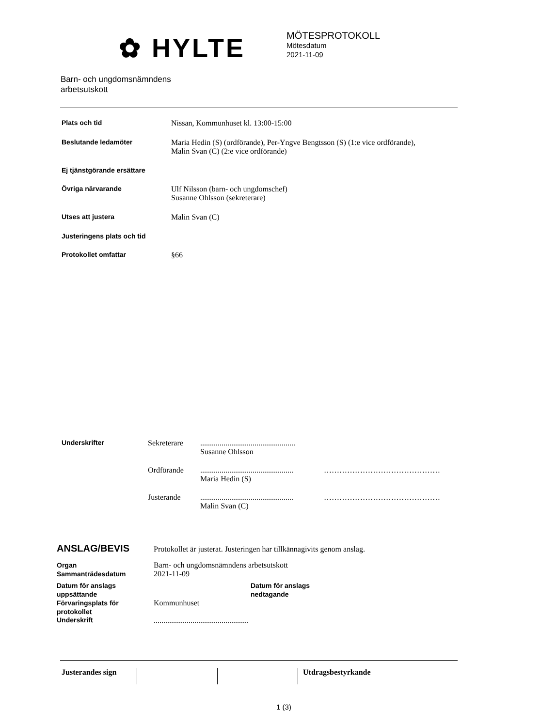✿ HYLTE
MÖTESPROTOKOLL
Mötesdatum
2021-11-09
Barn- och ungdomsnämndens
arbetsutskott
Plats och tid Nissan, Kommunhuset kl. 13:00-15:00
Beslutande ledamöter Maria Hedin (S) (ordförande), Per-Yngve Bengtsson (S) (1:e vice ordförande),
Malin Svan (C) (2:e vice ordförande)
Ej tjänstgörande ersättare
Övriga närvarande Ulf Nilsson (barn- och ungdomschef)
Susanne Ohlsson (sekreterare)
Utses att justera Malin Svan (C)
Justeringens plats och tid
Protokollet omfattar §66
Underskrifter Sekreterare .................................................
Susanne Ohlsson
Ordförande ................................................
Maria Hedin (S)
………………………………………
Justerande ................................................
Malin Svan (C)
………………………………………
ANSLAG/BEVIS
Protokollet är justerat. Justeringen har tillkännagivits genom anslag.
Organ
Sammanträdesdatum
Barn- och ungdomsnämndens arbetsutskott
2021-11-09
Datum för anslags uppsättande
Datum för anslags
nedtagande
Förvaringsplats för protokollet
Kommunhuset
Underskrift .................................................
Justerandes sign
Utdragsbestyrkande
1 (3)